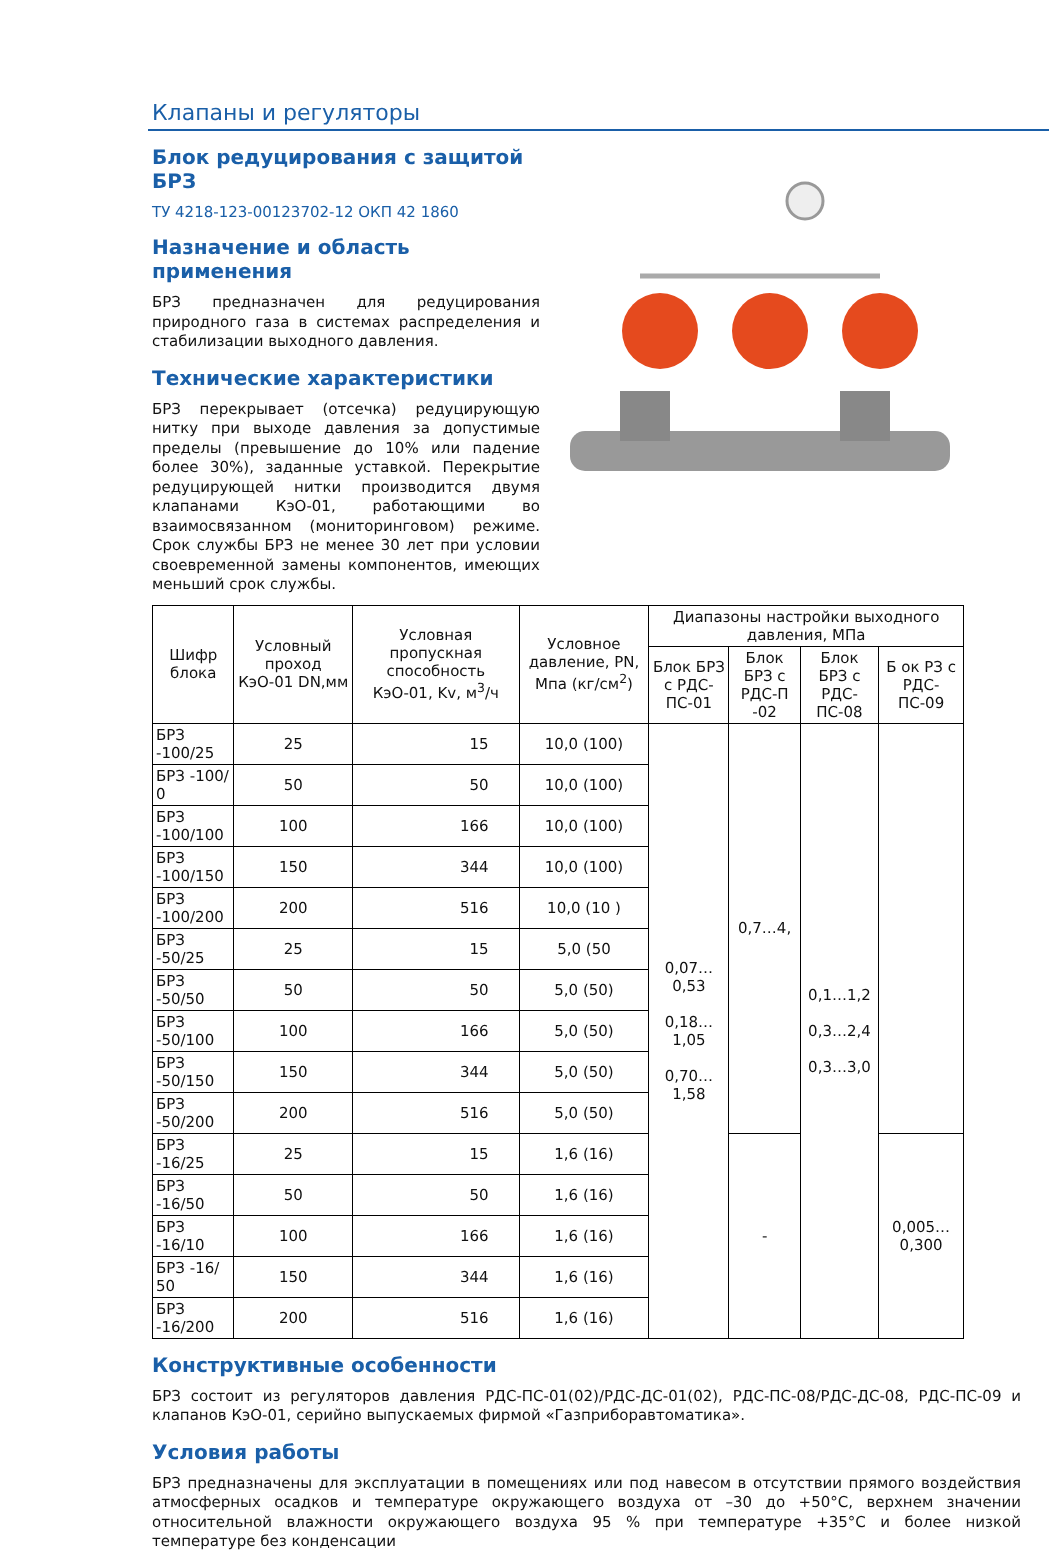Клапаны и регуляторы
Блок редуцирования с защитой БРЗ
ТУ 4218-123-00123702-12 ОКП 42 1860
Назначение и область применения
БРЗ предназначен для редуцирования природного газа в системах распределения и стабилизации выходного давления.
Технические характеристики
БРЗ перекрывает (отсечка) редуцирующую нитку при выходе давления за допустимые пределы (превышение до 10% или падение более 30%), заданные уставкой. Перекрытие редуцирующей нитки производится двумя клапанами КэО-01, работающими во взаимосвязанном (мониторинговом) режиме. Срок службы БРЗ не менее 30 лет при условии своевременной замены компонентов, имеющих меньший срок службы.
| Шифр блока | Условный проход КэО-01 DN,мм | Условная пропускная способность КэО-01, Kv, м<sup>3</sup>/ч | Условное давление, PN, Мпа (кг/см<sup>2</sup>) | Диапазоны настройки выходного давления, МПа | | | |
| --- | --- | --- | --- | --- | --- | --- | --- |
| | | | | Блок БРЗ с РДС-ПС-01 | Блок БРЗ с РДС-П -02 | Блок БРЗ с РДС-ПС-08 | Б ок РЗ с РДС-ПС-09 |
| БРЗ -100/25 | 25 | 15 | 10,0 (100) | 0,07…0,53 0,18…1,05 0,70…1,58 | 0,7…4, | 0,1…1,2 0,3…2,4 0,3…3,0 | |
| БРЗ -100/ 0 | 50 | 50 | 10,0 (100) | | | | |
| БРЗ -100/100 | 100 | 166 | 10,0 (100) | | | | |
| БРЗ -100/150 | 150 | 344 | 10,0 (100) | | | | |
| БРЗ -100/200 | 200 | 516 | 10,0 (10 ) | | | | |
| БРЗ -50/25 | 25 | 15 | 5,0 (50 | | | | |
| БРЗ -50/50 | 50 | 50 | 5,0 (50) | | | | |
| БРЗ -50/100 | 100 | 166 | 5,0 (50) | | | | |
| БРЗ -50/150 | 150 | 344 | 5,0 (50) | | | | |
| БРЗ -50/200 | 200 | 516 | 5,0 (50) | | | | |
| БРЗ -16/25 | 25 | 15 | 1,6 (16) | | - | | 0,005…0,300 |
| БРЗ -16/50 | 50 | 50 | 1,6 (16) | | | | |
| БРЗ -16/10 | 100 | 166 | 1,6 (16) | | | | |
| БРЗ -16/ 50 | 150 | 344 | 1,6 (16) | | | | |
| БРЗ -16/200 | 200 | 516 | 1,6 (16) | | | | |
Конструктивные особенности
БРЗ состоит из регуляторов давления РДС-ПС-01(02)/РДС-ДС-01(02), РДС-ПС-08/РДС-ДС-08, РДС-ПС-09 и клапанов КэО-01, серийно выпускаемых фирмой «Газприборавтоматика».
Условия работы
БРЗ предназначены для эксплуатации в помещениях или под навесом в отсутствии прямого воздействия атмосферных осадков и температуре окружающего воздуха от –30 до +50°С, верхнем значении относительной влажности окружающего воздуха 95 % при температуре +35°С и более низкой температуре без конденсации